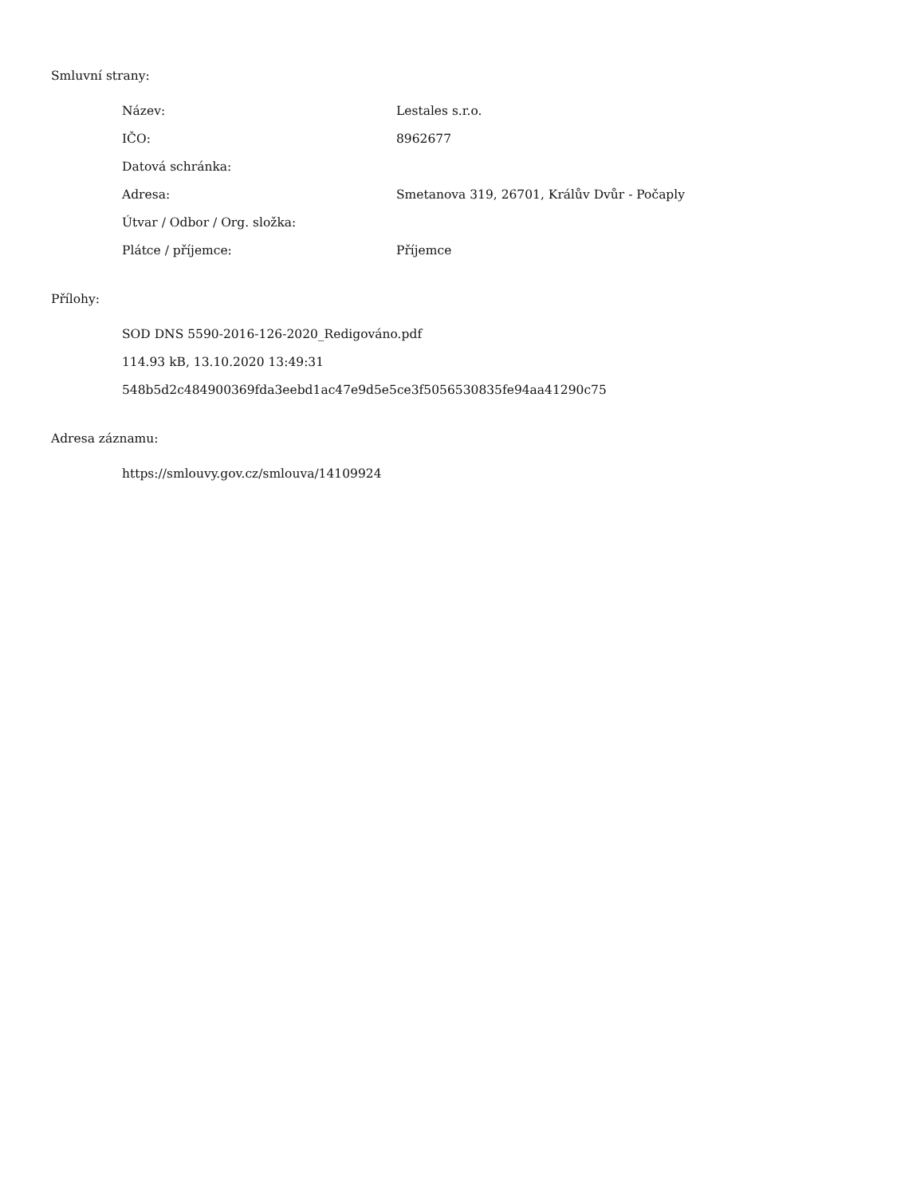Smluvní strany:
| Název: | Lestales s.r.o. |
| IČO: | 8962677 |
| Datová schránka: | |
| Adresa: | Smetanova 319, 26701, Králův Dvůr - Počaply |
| Útvar / Odbor / Org. složka: | |
| Plátce / příjemce: | Příjemce |
Přílohy:
SOD DNS 5590-2016-126-2020_Redigováno.pdf
114.93 kB, 13.10.2020 13:49:31
548b5d2c484900369fda3eebd1ac47e9d5e5ce3f5056530835fe94aa41290c75
Adresa záznamu:
https://smlouvy.gov.cz/smlouva/14109924